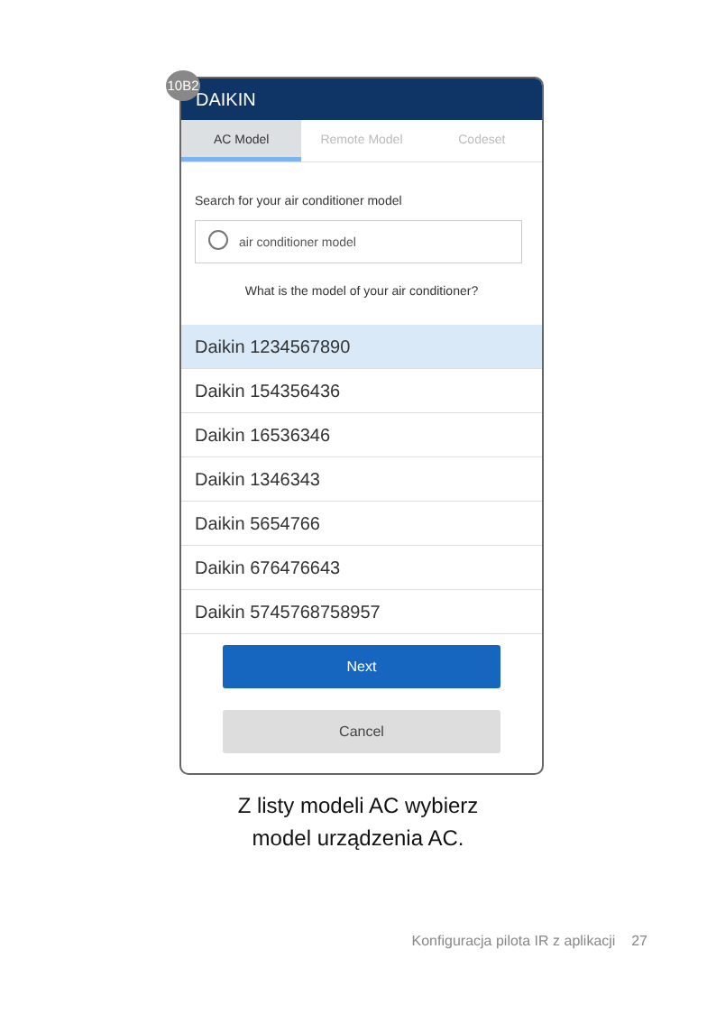10B2
DAIKIN
AC Model Remote Model Codeset
Search for your air conditioner model
air conditioner model
What is the model of your air conditioner?
Daikin 1234567890
Daikin 154356436
Daikin 16536346
Daikin 1346343
Daikin 5654766
Daikin 676476643
Daikin 5745768758957
Next
Cancel
Z listy modeli AC wybierz
model urządzenia AC.
Konfiguracja pilota IR z aplikacji 27